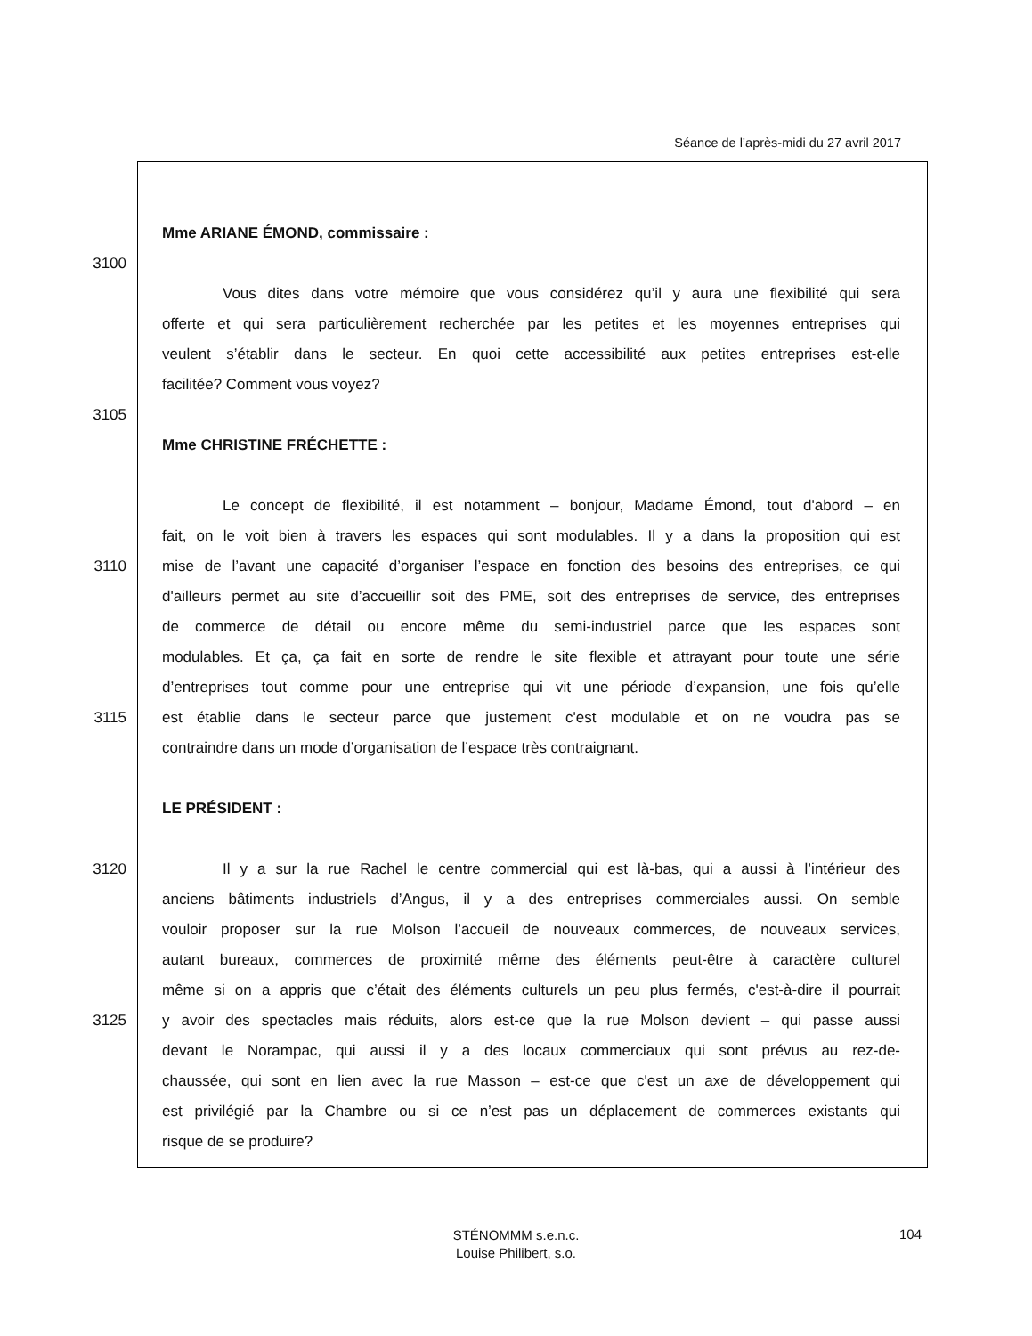Séance de l’après-midi du 27 avril 2017
Mme ARIANE ÉMOND, commissaire :
3100
Vous dites dans votre mémoire que vous considérez qu’il y aura une flexibilité qui sera
offerte et qui sera particulièrement recherchée par les petites et les moyennes entreprises qui
veulent s’établir dans le secteur. En quoi cette accessibilité aux petites entreprises est-elle
facilitée? Comment vous voyez?
3105
Mme CHRISTINE FRÉCHETTE :
Le concept de flexibilité, il est notamment – bonjour, Madame Émond, tout d'abord – en
fait, on le voit bien à travers les espaces qui sont modulables. Il y a dans la proposition qui est
3110 mise de l’avant une capacité d’organiser l’espace en fonction des besoins des entreprises, ce qui
d'ailleurs permet au site d’accueillir soit des PME, soit des entreprises de service, des entreprises
de commerce de détail ou encore même du semi-industriel parce que les espaces sont
modulables. Et ça, ça fait en sorte de rendre le site flexible et attrayant pour toute une série
d’entreprises tout comme pour une entreprise qui vit une période d’expansion, une fois qu’elle
3115 est établie dans le secteur parce que justement c'est modulable et on ne voudra pas se
contraindre dans un mode d’organisation de l’espace très contraignant.
LE PRÉSIDENT :
3120 Il y a sur la rue Rachel le centre commercial qui est là-bas, qui a aussi à l’intérieur des
anciens bâtiments industriels d’Angus, il y a des entreprises commerciales aussi. On semble
vouloir proposer sur la rue Molson l’accueil de nouveaux commerces, de nouveaux services,
autant bureaux, commerces de proximité même des éléments peut-être à caractère culturel
même si on a appris que c’était des éléments culturels un peu plus fermés, c'est-à-dire il pourrait
3125 y avoir des spectacles mais réduits, alors est-ce que la rue Molson devient – qui passe aussi
devant le Norampac, qui aussi il y a des locaux commerciaux qui sont prévus au rez-de-
chaussée, qui sont en lien avec la rue Masson – est-ce que c'est un axe de développement qui
est privilégié par la Chambre ou si ce n’est pas un déplacement de commerces existants qui
risque de se produire?
STÉNOMMM s.e.n.c.
Louise Philibert, s.o.
104